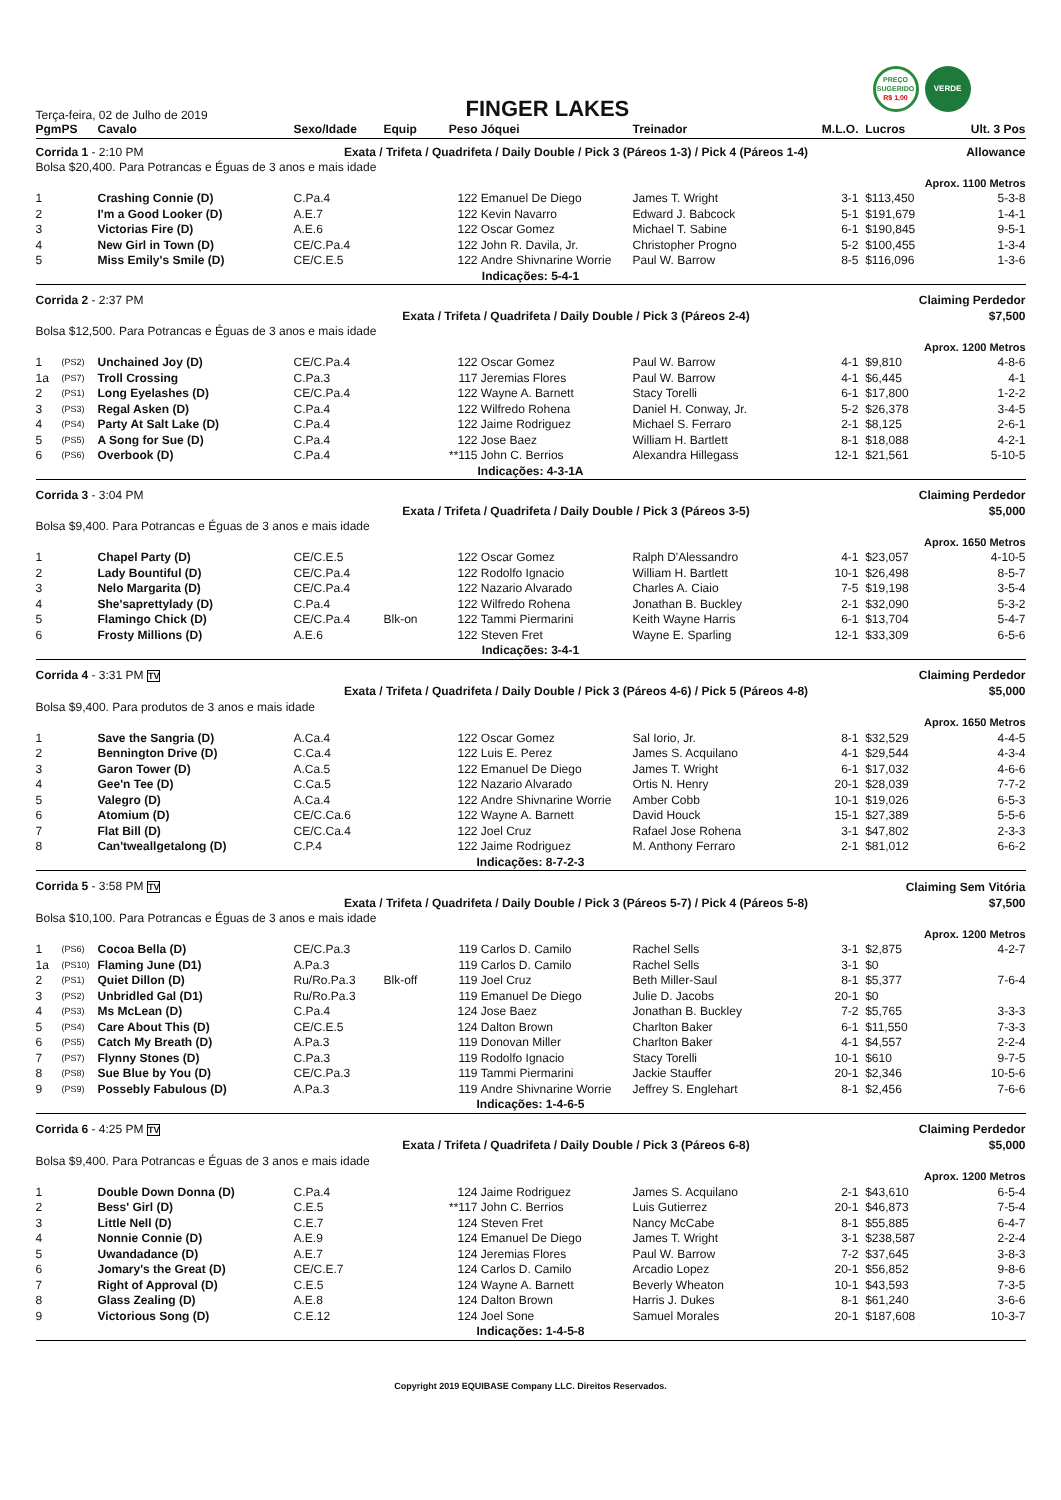PREÇO
SUGERIDO
R$ 1,00
VERDE
Terça-feira, 02 de Julho de 2019
FINGER LAKES
| Pgm | PS | Cavalo | Sexo/Idade | Equip | Peso | Jóquei | Treinador | M.L.O. | Lucros | Ult. 3 Pos |
| --- | --- | --- | --- | --- | --- | --- | --- | --- | --- | --- |
| Corrida 1 - 2:10 PM | | | Exata / Trifeta / Quadrifeta / Daily Double / Pick 3 (Páreos 1-3) / Pick 4 (Páreos 1-4) | | | | | | Allowance | |
| Bolsa $20,400. Para Potrancas e Éguas de 3 anos e mais idade | | | | | | | | | | |
| Aprox. 1100 Metros | | | | | | | | | | |
| 1 | | Crashing Connie (D) | C.Pa.4 | | 122 | Emanuel De Diego | James T. Wright | 3-1 | $113,450 | 5-3-8 |
| 2 | | I'm a Good Looker (D) | A.E.7 | | 122 | Kevin Navarro | Edward J. Babcock | 5-1 | $191,679 | 1-4-1 |
| 3 | | Victorias Fire (D) | A.E.6 | | 122 | Oscar Gomez | Michael T. Sabine | 6-1 | $190,845 | 9-5-1 |
| 4 | | New Girl in Town (D) | CE/C.Pa.4 | | 122 | John R. Davila, Jr. | Christopher Progno | 5-2 | $100,455 | 1-3-4 |
| 5 | | Miss Emily's Smile (D) | CE/C.E.5 | | 122 | Andre Shivnarine Worrie | Paul W. Barrow | 8-5 | $116,096 | 1-3-6 |
| Indicações: 5-4-1 | | | | | | | | | | |
| Corrida 2 - 2:37 PM | | | | | | | | | Claiming Perdedor | |
| | | | Exata / Trifeta / Quadrifeta / Daily Double / Pick 3 (Páreos 2-4) | | | | | | $7,500 | |
| Bolsa $12,500. Para Potrancas e Éguas de 3 anos e mais idade | | | | | | | | | | |
| Aprox. 1200 Metros | | | | | | | | | | |
| 1 | (PS2) | Unchained Joy (D) | CE/C.Pa.4 | | 122 | Oscar Gomez | Paul W. Barrow | 4-1 | $9,810 | 4-8-6 |
| 1a | (PS7) | Troll Crossing | C.Pa.3 | | 117 | Jeremias Flores | Paul W. Barrow | 4-1 | $6,445 | 4-1 |
| 2 | (PS1) | Long Eyelashes (D) | CE/C.Pa.4 | | 122 | Wayne A. Barnett | Stacy Torelli | 6-1 | $17,800 | 1-2-2 |
| 3 | (PS3) | Regal Asken (D) | C.Pa.4 | | 122 | Wilfredo Rohena | Daniel H. Conway, Jr. | 5-2 | $26,378 | 3-4-5 |
| 4 | (PS4) | Party At Salt Lake (D) | C.Pa.4 | | 122 | Jaime Rodriguez | Michael S. Ferraro | 2-1 | $8,125 | 2-6-1 |
| 5 | (PS5) | A Song for Sue (D) | C.Pa.4 | | 122 | Jose Baez | William H. Bartlett | 8-1 | $18,088 | 4-2-1 |
| 6 | (PS6) | Overbook (D) | C.Pa.4 | | **115 | John C. Berrios | Alexandra Hillegass | 12-1 | $21,561 | 5-10-5 |
| Indicações: 4-3-1A | | | | | | | | | | |
| Corrida 3 - 3:04 PM | | | | | | | | | Claiming Perdedor | |
| | | | Exata / Trifeta / Quadrifeta / Daily Double / Pick 3 (Páreos 3-5) | | | | | | $5,000 | |
| Bolsa $9,400. Para Potrancas e Éguas de 3 anos e mais idade | | | | | | | | | | |
| Aprox. 1650 Metros | | | | | | | | | | |
| 1 | | Chapel Party (D) | CE/C.E.5 | | 122 | Oscar Gomez | Ralph D'Alessandro | 4-1 | $23,057 | 4-10-5 |
| 2 | | Lady Bountiful (D) | CE/C.Pa.4 | | 122 | Rodolfo Ignacio | William H. Bartlett | 10-1 | $26,498 | 8-5-7 |
| 3 | | Nelo Margarita (D) | CE/C.Pa.4 | | 122 | Nazario Alvarado | Charles A. Ciaio | 7-5 | $19,198 | 3-5-4 |
| 4 | | She'saprettylady (D) | C.Pa.4 | | 122 | Wilfredo Rohena | Jonathan B. Buckley | 2-1 | $32,090 | 5-3-2 |
| 5 | | Flamingo Chick (D) | CE/C.Pa.4 | Blk-on | 122 | Tammi Piermarini | Keith Wayne Harris | 6-1 | $13,704 | 5-4-7 |
| 6 | | Frosty Millions (D) | A.E.6 | | 122 | Steven Fret | Wayne E. Sparling | 12-1 | $33,309 | 6-5-6 |
| Indicações: 3-4-1 | | | | | | | | | | |
| Corrida 4 - 3:31 PM TV | | | | | | | | | Claiming Perdedor | |
| | | | Exata / Trifeta / Quadrifeta / Daily Double / Pick 3 (Páreos 4-6) / Pick 5 (Páreos 4-8) | | | | | | $5,000 | |
| Bolsa $9,400. Para produtos de 3 anos e mais idade | | | | | | | | | | |
| Aprox. 1650 Metros | | | | | | | | | | |
| 1 | | Save the Sangria (D) | A.Ca.4 | | 122 | Oscar Gomez | Sal Iorio, Jr. | 8-1 | $32,529 | 4-4-5 |
| 2 | | Bennington Drive (D) | C.Ca.4 | | 122 | Luis E. Perez | James S. Acquilano | 4-1 | $29,544 | 4-3-4 |
| 3 | | Garon Tower (D) | A.Ca.5 | | 122 | Emanuel De Diego | James T. Wright | 6-1 | $17,032 | 4-6-6 |
| 4 | | Gee'n Tee (D) | C.Ca.5 | | 122 | Nazario Alvarado | Ortis N. Henry | 20-1 | $28,039 | 7-7-2 |
| 5 | | Valegro (D) | A.Ca.4 | | 122 | Andre Shivnarine Worrie | Amber Cobb | 10-1 | $19,026 | 6-5-3 |
| 6 | | Atomium (D) | CE/C.Ca.6 | | 122 | Wayne A. Barnett | David Houck | 15-1 | $27,389 | 5-5-6 |
| 7 | | Flat Bill (D) | CE/C.Ca.4 | | 122 | Joel Cruz | Rafael Jose Rohena | 3-1 | $47,802 | 2-3-3 |
| 8 | | Can'tweallgetalong (D) | C.P.4 | | 122 | Jaime Rodriguez | M. Anthony Ferraro | 2-1 | $81,012 | 6-6-2 |
| Indicações: 8-7-2-3 | | | | | | | | | | |
| Corrida 5 - 3:58 PM TV | | | | | | | | | Claiming Sem Vitória | |
| | | | Exata / Trifeta / Quadrifeta / Daily Double / Pick 3 (Páreos 5-7) / Pick 4 (Páreos 5-8) | | | | | | $7,500 | |
| Bolsa $10,100. Para Potrancas e Éguas de 3 anos e mais idade | | | | | | | | | | |
| Aprox. 1200 Metros | | | | | | | | | | |
| 1 | (PS6) | Cocoa Bella (D) | CE/C.Pa.3 | | 119 | Carlos D. Camilo | Rachel Sells | 3-1 | $2,875 | 4-2-7 |
| 1a | (PS10) | Flaming June (D1) | A.Pa.3 | | 119 | Carlos D. Camilo | Rachel Sells | 3-1 | $0 | |
| 2 | (PS1) | Quiet Dillon (D) | Ru/Ro.Pa.3 | Blk-off | 119 | Joel Cruz | Beth Miller-Saul | 8-1 | $5,377 | 7-6-4 |
| 3 | (PS2) | Unbridled Gal (D1) | Ru/Ro.Pa.3 | | 119 | Emanuel De Diego | Julie D. Jacobs | 20-1 | $0 | |
| 4 | (PS3) | Ms McLean (D) | C.Pa.4 | | 124 | Jose Baez | Jonathan B. Buckley | 7-2 | $5,765 | 3-3-3 |
| 5 | (PS4) | Care About This (D) | CE/C.E.5 | | 124 | Dalton Brown | Charlton Baker | 6-1 | $11,550 | 7-3-3 |
| 6 | (PS5) | Catch My Breath (D) | A.Pa.3 | | 119 | Donovan Miller | Charlton Baker | 4-1 | $4,557 | 2-2-4 |
| 7 | (PS7) | Flynny Stones (D) | C.Pa.3 | | 119 | Rodolfo Ignacio | Stacy Torelli | 10-1 | $610 | 9-7-5 |
| 8 | (PS8) | Sue Blue by You (D) | CE/C.Pa.3 | | 119 | Tammi Piermarini | Jackie Stauffer | 20-1 | $2,346 | 10-5-6 |
| 9 | (PS9) | Possebly Fabulous (D) | A.Pa.3 | | 119 | Andre Shivnarine Worrie | Jeffrey S. Englehart | 8-1 | $2,456 | 7-6-6 |
| Indicações: 1-4-6-5 | | | | | | | | | | |
| Corrida 6 - 4:25 PM TV | | | | | | | | | Claiming Perdedor | |
| | | | Exata / Trifeta / Quadrifeta / Daily Double / Pick 3 (Páreos 6-8) | | | | | | $5,000 | |
| Bolsa $9,400. Para Potrancas e Éguas de 3 anos e mais idade | | | | | | | | | | |
| Aprox. 1200 Metros | | | | | | | | | | |
| 1 | | Double Down Donna (D) | C.Pa.4 | | 124 | Jaime Rodriguez | James S. Acquilano | 2-1 | $43,610 | 6-5-4 |
| 2 | | Bess' Girl (D) | C.E.5 | | **117 | John C. Berrios | Luis Gutierrez | 20-1 | $46,873 | 7-5-4 |
| 3 | | Little Nell (D) | C.E.7 | | 124 | Steven Fret | Nancy McCabe | 8-1 | $55,885 | 6-4-7 |
| 4 | | Nonnie Connie (D) | A.E.9 | | 124 | Emanuel De Diego | James T. Wright | 3-1 | $238,587 | 2-2-4 |
| 5 | | Uwandadance (D) | A.E.7 | | 124 | Jeremias Flores | Paul W. Barrow | 7-2 | $37,645 | 3-8-3 |
| 6 | | Jomary's the Great (D) | CE/C.E.7 | | 124 | Carlos D. Camilo | Arcadio Lopez | 20-1 | $56,852 | 9-8-6 |
| 7 | | Right of Approval (D) | C.E.5 | | 124 | Wayne A. Barnett | Beverly Wheaton | 10-1 | $43,593 | 7-3-5 |
| 8 | | Glass Zealing (D) | A.E.8 | | 124 | Dalton Brown | Harris J. Dukes | 8-1 | $61,240 | 3-6-6 |
| 9 | | Victorious Song (D) | C.E.12 | | 124 | Joel Sone | Samuel Morales | 20-1 | $187,608 | 10-3-7 |
| Indicações: 1-4-5-8 | | | | | | | | | | |
Copyright 2019 EQUIBASE Company LLC. Direitos Reservados.